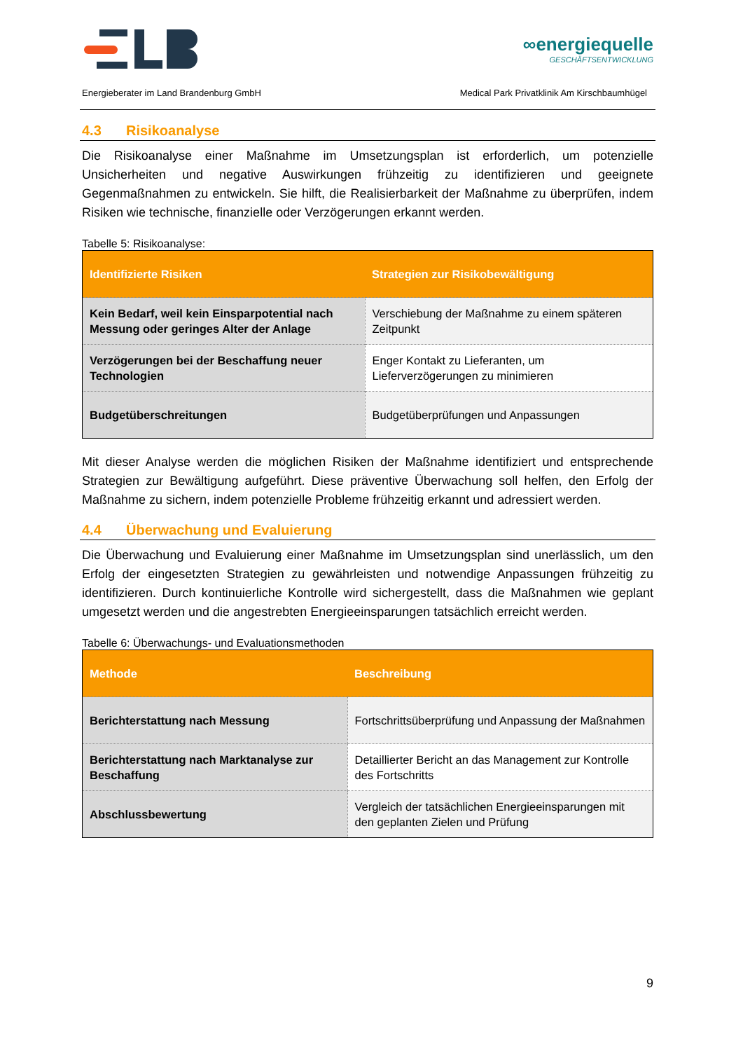∞energiequelle
GESCHÄFTSENTWICKLUNG
Energieberater im Land Brandenburg GmbH Medical Park Privatklinik Am Kirschbaumhügel
4.3 Risikoanalyse
Die Risikoanalyse einer Maßnahme im Umsetzungsplan ist erforderlich, um potenzielle Unsicherheiten und negative Auswirkungen frühzeitig zu identifizieren und geeignete Gegenmaßnahmen zu entwickeln. Sie hilft, die Realisierbarkeit der Maßnahme zu überprüfen, indem Risiken wie technische, finanzielle oder Verzögerungen erkannt werden.
Tabelle 5: Risikoanalyse:
| Identifizierte Risiken | Strategien zur Risikobewältigung |
| --- | --- |
| Kein Bedarf, weil kein Einsparpotential nach Messung oder geringes Alter der Anlage | Verschiebung der Maßnahme zu einem späteren Zeitpunkt |
| Verzögerungen bei der Beschaffung neuer Technologien | Enger Kontakt zu Lieferanten, um Lieferverzögerungen zu minimieren |
| Budgetüberschreitungen | Budgetüberprüfungen und Anpassungen |
Mit dieser Analyse werden die möglichen Risiken der Maßnahme identifiziert und entsprechende Strategien zur Bewältigung aufgeführt. Diese präventive Überwachung soll helfen, den Erfolg der Maßnahme zu sichern, indem potenzielle Probleme frühzeitig erkannt und adressiert werden.
4.4 Überwachung und Evaluierung
Die Überwachung und Evaluierung einer Maßnahme im Umsetzungsplan sind unerlässlich, um den Erfolg der eingesetzten Strategien zu gewährleisten und notwendige Anpassungen frühzeitig zu identifizieren. Durch kontinuierliche Kontrolle wird sichergestellt, dass die Maßnahmen wie geplant umgesetzt werden und die angestrebten Energieeinsparungen tatsächlich erreicht werden.
Tabelle 6: Überwachungs- und Evaluationsmethoden
| Methode | Beschreibung |
| --- | --- |
| Berichterstattung nach Messung | Fortschrittsüberprüfung und Anpassung der Maßnahmen |
| Berichterstattung nach Marktanalyse zur Beschaffung | Detaillierter Bericht an das Management zur Kontrolle des Fortschritts |
| Abschlussbewertung | Vergleich der tatsächlichen Energieeinsparungen mit den geplanten Zielen und Prüfung |
9